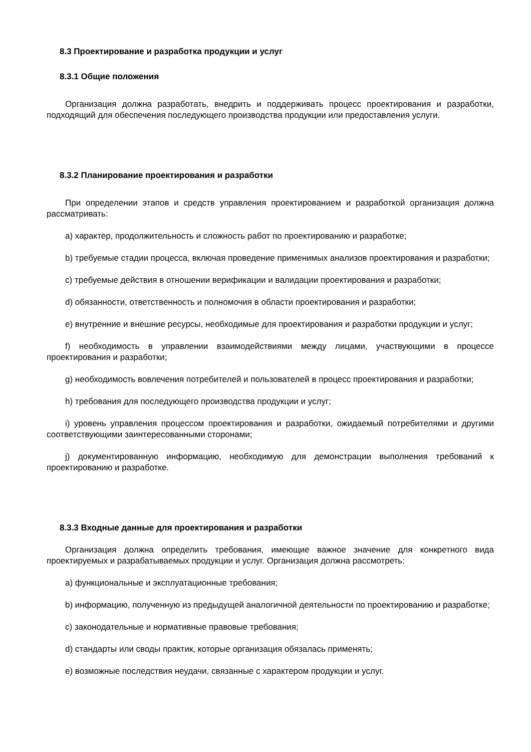8.3 Проектирование и разработка продукции и услуг
8.3.1 Общие положения
Организация должна разработать, внедрить и поддерживать процесс проектирования и разработки, подходящий для обеспечения последующего производства продукции или предоставления услуги.
8.3.2 Планирование проектирования и разработки
При определении этапов и средств управления проектированием и разработкой организация должна рассматривать:
a) характер, продолжительность и сложность работ по проектированию и разработке;
b) требуемые стадии процесса, включая проведение применимых анализов проектирования и разработки;
c) требуемые действия в отношении верификации и валидации проектирования и разработки;
d) обязанности, ответственность и полномочия в области проектирования и разработки;
e) внутренние и внешние ресурсы, необходимые для проектирования и разработки продукции и услуг;
f) необходимость в управлении взаимодействиями между лицами, участвующими в процессе проектирования и разработки;
g) необходимость вовлечения потребителей и пользователей в процесс проектирования и разработки;
h) требования для последующего производства продукции и услуг;
i) уровень управления процессом проектирования и разработки, ожидаемый потребителями и другими соответствующими заинтересованными сторонами;
j) документированную информацию, необходимую для демонстрации выполнения требований к проектированию и разработке.
8.3.3 Входные данные для проектирования и разработки
Организация должна определить требования, имеющие важное значение для конкретного вида проектируемых и разрабатываемых продукции и услуг. Организация должна рассмотреть:
a) функциональные и эксплуатационные требования;
b) информацию, полученную из предыдущей аналогичной деятельности по проектированию и разработке;
c) законодательные и нормативные правовые требования;
d) стандарты или своды практик, которые организация обязалась применять;
e) возможные последствия неудачи, связанные с характером продукции и услуг.